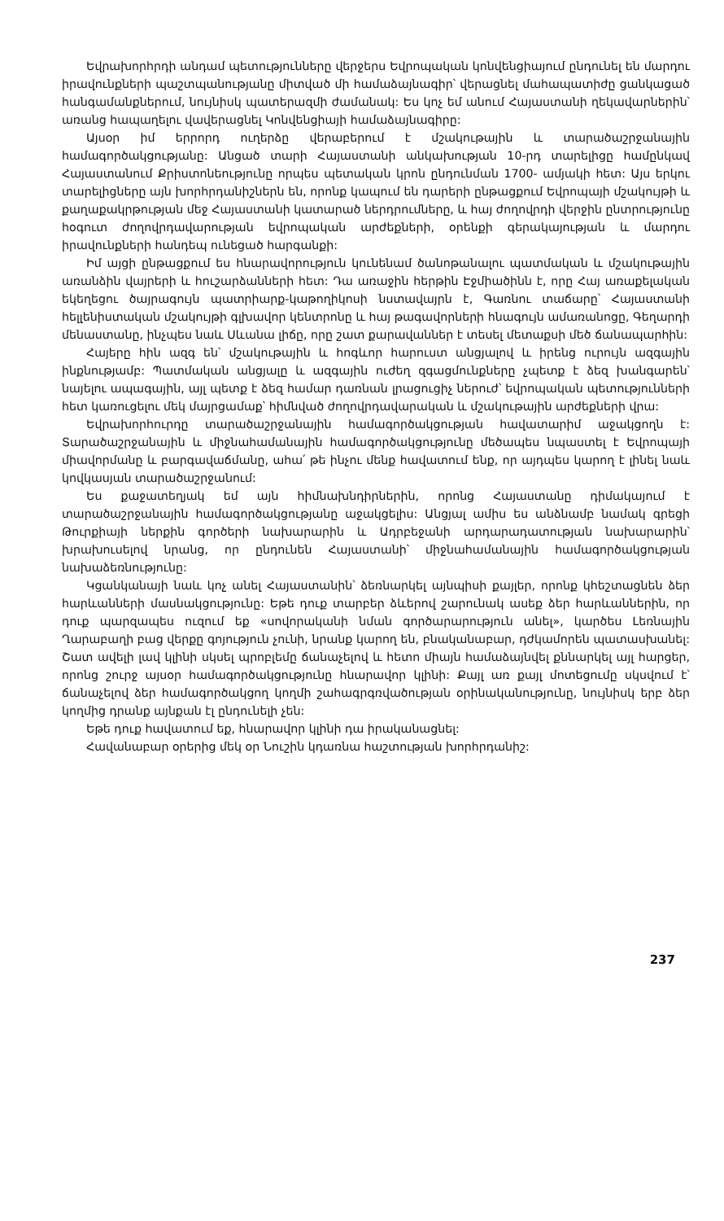Եվրախորհրդի անդամ պետությունները վերջերս Եվրոպական կոնվենցիայում ընդունել են մարդու իրավունքների պաշտպանությանը միտված մի համաձայնագիր՝ վերացնել մահապատիժը ցանկացած հանգամանքներում, նույնիսկ պատերազմի ժամանակ: Ես կոչ եմ անում Հայաստանի ղեկավարներին՝ առանց հապաղելու վավերացնել Կոնվենցիայի համաձայնագիրը:
Այսօր իմ երրորդ ուղերձը վերաբերում է մշակութային և տարածաշրջանային համագործակցությանը: Անցած տարի Հայաստանի անկախության 10-րդ տարելիցը համընկավ Հայաստանում Քրիստոնեությունը որպես պետական կրոն ընդունման 1700- ամյակի հետ: Այս երկու տարելիցները այն խորհրդանիշներն են, որոնք կապում են դարերի ընթացքում Եվրոպայի մշակույթի և քաղաքակրթության մեջ Հայաստանի կատարած ներդրումները, և հայ ժողովրդի վերջին ընտրությունը հօգուտ ժողովրդավարության եվրոպական արժեքների, օրենքի գերակայության և մարդու իրավունքների հանդեպ ունեցած հարգանքի:
Իմ այցի ընթացքում ես հնարավորություն կունենամ ծանոթանալու պատմական և մշակութային առանձին վայրերի և հուշարձանների հետ: Դա առաջին հերթին Էջմիածինն է, որը Հայ առաքելական եկեղեցու ծայրագույն պատրիարք-կաթողիկոսի նստավայրն է, Գառնու տաճարը՝ Հայաստանի հելլենիստական մշակույթի գլխավոր կենտրոնը և հայ թագավորների հնագույն ամառանոցը, Գեղարդի մենաստանը, ինչպես նաև Սևանա լիճը, որը շատ քարավաններ է տեսել մետաքսի մեծ ճանապարհին:
Հայերը հին ազգ են՝ մշակութային և հոգևոր հարուստ անցյալով և իրենց ուրույն ազգային ինքնությամբ: Պատմական անցյալը և ազգային ուժեղ զգացմունքները չպետք է ձեզ խանգարեն՝ նայելու ապագային, այլ պետք է ձեզ համար դառնան լրացուցիչ ներուժ՝ եվրոպական պետությունների հետ կառուցելու մեկ մայրցամաք՝ հիմնված ժողովրդավարական և մշակութային արժեքների վրա:
Եվրախորհուրդը տարածաշրջանային համագործակցության հավատարիմ աջակցողն է: Տարածաշրջանային և միջնահամանային համագործակցությունը մեծապես նպաստել է Եվրոպայի միավորմանը և բարգավաճմանը, ահա՛ թե ինչու մենք հավատում ենք, որ այդպես կարող է լինել նաև կովկասյան տարածաշրջանում:
Ես քաջատեղյակ եմ այն հիմնախնդիրներին, որոնց Հայաստանը դիմակայում է տարածաշրջանային համագործակցությանը աջակցելիս: Անցյալ ամիս ես անձնամբ նամակ գրեցի Թուրքիայի ներքին գործերի նախարարին և Ադրբեջանի արդարադատության նախարարին՝ խրախուսելով նրանց, որ ընդունեն Հայաստանի՝ միջնահամանային համագործակցության նախաձեռնությունը:
Կցանկանայի նաև կոչ անել Հայաստանին՝ ձեռնարկել այնպիսի քայլեր, որոնք կհեշտացնեն ձեր հարևանների մասնակցությունը: Եթե դուք տարբեր ձևերով շարունակ ասեք ձեր հարևաններին, որ դուք պարզապես ուզում եք «սովորականի նման գործարարություն անել», կարծես Լեռնային Ղարաբաղի բաց վերքը գոյություն չունի, նրանք կարող են, բնականաբար, դժկամորեն պատասխանել: Շատ ավելի լավ կլինի սկսել պրոբլեմը ճանաչելով և հետո միայն համաձայնվել քննարկել այլ հարցեր, որոնց շուրջ այսօր համագործակցությունը հնարավոր կլինի: Քայլ առ քայլ մոտեցումը սկսվում է՝ ճանաչելով ձեր համագործակցող կողմի շահագրգռվածության օրինականությունը, նույնիսկ երբ ձեր կողմից դրանք այնքան էլ ընդունելի չեն:
Եթե դուք հավատում եք, հնարավոր կլինի դա իրականացնել:
Հավանաբար օրերից մեկ օր Նուշին կդառնա հաշտության խորհրդանիշ:
237